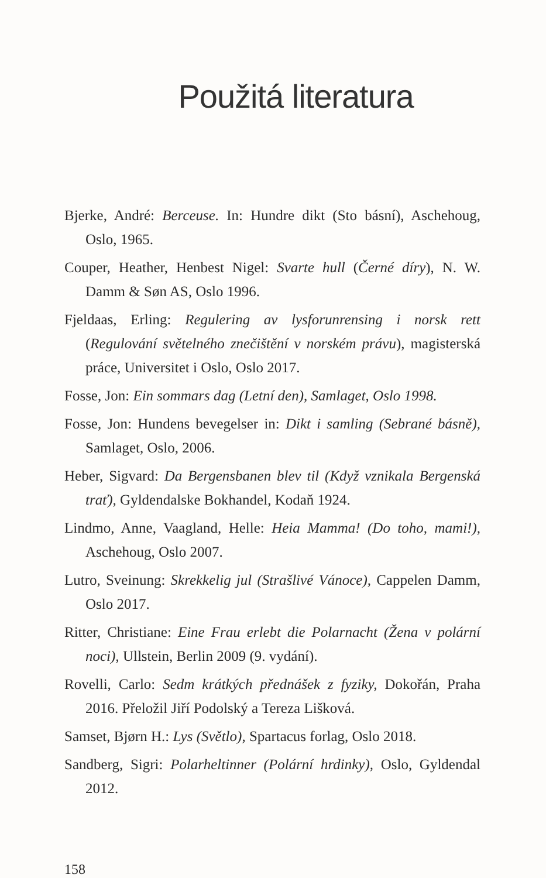Použitá literatura
Bjerke, André: Berceuse. In: Hundre dikt (Sto básní), Aschehoug, Oslo, 1965.
Couper, Heather, Henbest Nigel: Svarte hull (Černé díry), N. W. Damm & Søn AS, Oslo 1996.
Fjeldaas, Erling: Regulering av lysforunrensing i norsk rett (Regulování světelného znečištění v norském právu), magisterská práce, Universitet i Oslo, Oslo 2017.
Fosse, Jon: Ein sommars dag (Letní den), Samlaget, Oslo 1998.
Fosse, Jon: Hundens bevegelser in: Dikt i samling (Sebrané básně), Samlaget, Oslo, 2006.
Heber, Sigvard: Da Bergensbanen blev til (Když vznikala Bergenská trať), Gyldendalske Bokhandel, Kodaň 1924.
Lindmo, Anne, Vaagland, Helle: Heia Mamma! (Do toho, mami!), Aschehoug, Oslo 2007.
Lutro, Sveinung: Skrekkelig jul (Strašlivé Vánoce), Cappelen Damm, Oslo 2017.
Ritter, Christiane: Eine Frau erlebt die Polarnacht (Žena v polární noci), Ullstein, Berlin 2009 (9. vydání).
Rovelli, Carlo: Sedm krátkých přednášek z fyziky, Dokořán, Praha 2016. Přeložil Jiří Podolský a Tereza Lišková.
Samset, Bjørn H.: Lys (Světlo), Spartacus forlag, Oslo 2018.
Sandberg, Sigri: Polarheltinner (Polární hrdinky), Oslo, Gyldendal 2012.
158